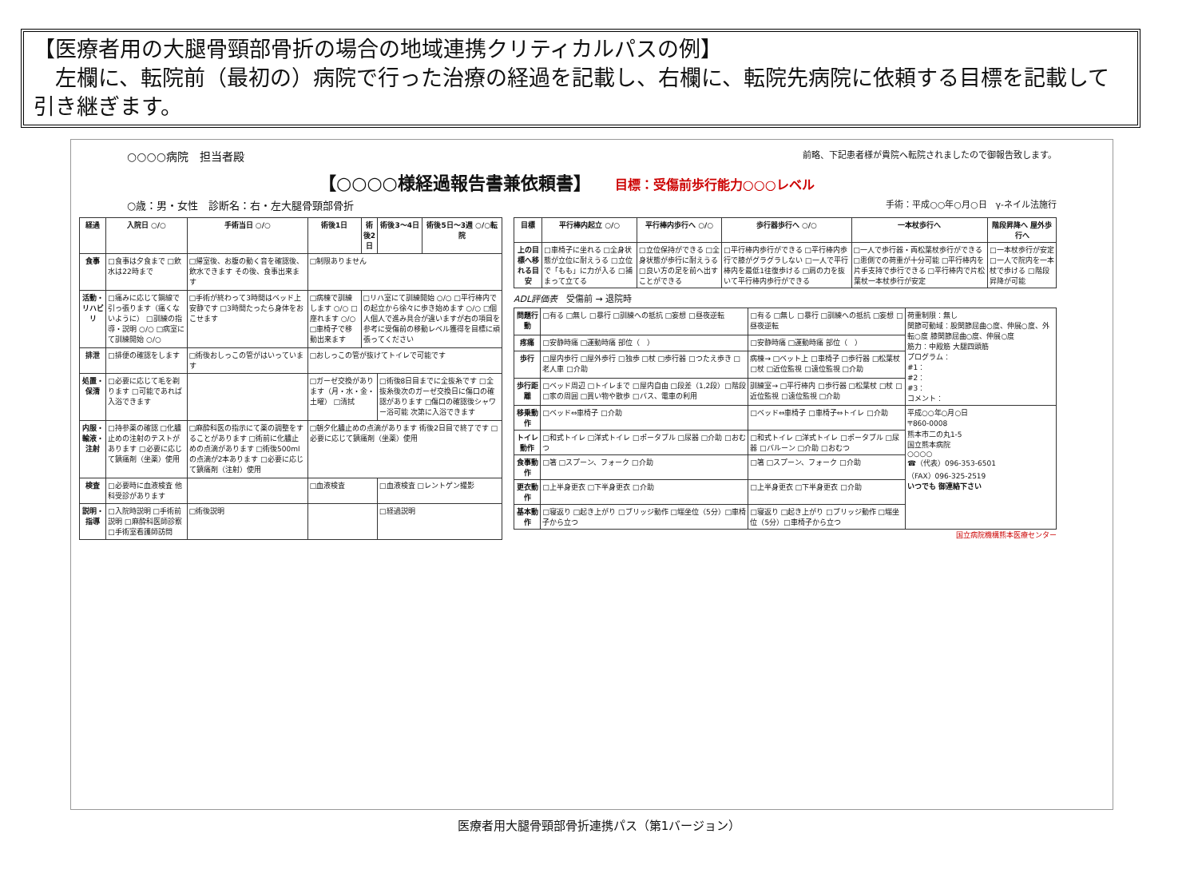【医療者用の大腿骨頸部骨折の場合の地域連携クリティカルパスの例】
　左欄に、転院前（最初の）病院で行った治療の経過を記載し、右欄に、転院先病院に依頼する目標を記載して引き継ぎます。
○○○○病院　担当者殿 前略、下記患者様が貴院へ転院されましたので御報告致します。
【○○○○様経過報告書兼依頼書】 目標：受傷前歩行能力○○○レベル
○歳：男・女性　診断名：右・左大腿骨頸部骨折 手術：平成○○年○月○日　γ-ネイル法施行
| 経過 | 入院日 ○/○ | 手術当日 ○/○ | 術後1日 | 術後2日 | 術後3～4日 | 術後5日～3週 ○/○転院 |
| --- | --- | --- | --- | --- | --- | --- |
| 食事 | □食事は夕食まで □飲水は22時まで | □帰室後、お腹の動く音を確認後、飲水できます その後、食事出来ます | □制限ありません | | | |
| 活動・リハビリ | □痛みに応じて鋼線で引っ張ります（痛くないように） □訓練の指導・説明 ○/○ □病室にて訓練開始 ○/○ | □手術が終わって3時間はベッド上安静です □3時間たったら身体をおこせます | □病棟で訓練します ○/○ □座れます ○/○ □車椅子で移動出来ます | □リハ室にて訓練開始 ○/○ □平行棒内での起立から徐々に歩き始めます ○/○ □個人個人で進み具合が違いますが右の項目を参考に受傷前の移動レベル獲得を目標に頑張ってください | | |
| 排泄 | □排便の確認をします | □術後おしっこの管がはいっています | □おしっこの管が抜けてトイレで可能です | | | |
| 処置・保清 | □必要に応じて毛を剃ります □可能であれば入浴できます | | □ガーゼ交換があります（月・水・金・土曜） □清拭 | | □術後8日目までに全抜糸です □全抜糸後次のガーゼ交換日に傷口の確認があります □傷口の確認後シャワー浴可能 次第に入浴できます | |
| 内服・輸液・注射 | □持参薬の確認 □化膿止めの注射のテストがあります □必要に応じて鎮痛剤（坐薬）使用 | □麻酔科医の指示にて薬の調整をすることがあります □術前に化膿止めの点滴があります □術後500mlの点滴が2本あります □必要に応じて鎮痛剤（注射）使用 | □朝夕化膿止めの点滴があります 術後2日目で終了です □必要に応じて鎮痛剤（坐薬）使用 | | | |
| 検査 | □必要時に血液検査 他科受診があります | | □血液検査 | | □血液検査 □レントゲン撮影 | |
| 説明・指導 | □入院時説明 □手術前説明 □麻酔科医師診察 □手術室看護師訪問 | □術後説明 | | | □経過説明 | |
| 目標 | 平行棒内起立 ○/○ | 平行棒内歩行へ ○/○ | 歩行器歩行へ ○/○ | 一本杖歩行へ | 階段昇降へ 屋外歩行へ |
| --- | --- | --- | --- | --- | --- |
| 上の目標へ移れる目安 | □車椅子に坐れる □全身状態が立位に耐えうる □立位で「もも」に力が入る □捕まって立てる | □立位保持ができる □全身状態が歩行に耐えうる □良い方の足を前へ出すことができる | □平行棒内歩行ができる □平行棒内歩行で膝がグラグラしない □一人で平行棒内を最低1往復歩ける □肩の力を抜いて平行棒内歩行ができる | □一人で歩行器・両松葉杖歩行ができる □患側での荷重が十分可能 □平行棒内を片手支持で歩行できる □平行棒内で片松葉杖一本杖歩行が安定 | □一本杖歩行が安定 □一人で院内を一本杖で歩ける □階段昇降が可能 |
ADL評価表　受傷前 → 退院時
| 問題行動 | □有る □無し □暴行 □訓練への抵抗 □妄想 □昼夜逆転 | □有る □無し □暴行 □訓練への抵抗 □妄想 □昼夜逆転 | 荷重制限：無し 関節可動域：股関節屈曲○度、伸展○度、外転○度 膝関節屈曲○度、伸展○度 筋力：中殿筋 大腿四頭筋 プログラム： #1： #2： #3： コメント： |
| 疼痛 | □安静時痛 □運動時痛 部位（ ） | □安静時痛 □運動時痛 部位（ ） | |
| 歩行 | □屋内歩行 □屋外歩行 □独歩 □杖 □歩行器 □つたえ歩き □老人車 □介助 | 病棟→ □ベット上 □車椅子 □歩行器 □松葉杖 □杖 □近位監視 □遠位監視 □介助 | |
| 歩行距離 | □ベッド周辺 □トイレまで □屋内自由 □段差（1,2段）□階段 □家の周囲 □買い物や散歩 □バス、電車の利用 | 訓練室→ □平行棒内 □歩行器 □松葉杖 □杖 □近位監視 □遠位監視 □介助 | |
| 移乗動作 | □ベッド⇔車椅子 □介助 | □ベッド⇔車椅子 □車椅子⇔トイレ □介助 | 平成○○年○月○日 〒860-0008 熊本市二の丸1-5 国立熊本病院 ○○○○ ☎（代表）096-353-6501 （FAX）096-325-2519 いつでも 御連絡下さい |
| トイレ動作 | □和式トイレ □洋式トイレ □ポータブル □尿器 □介助 □おむつ | □和式トイレ □洋式トイレ □ポータブル □尿器 □バルーン □介助 □おむつ | |
| 食事動作 | □箸 □スプーン、フォーク □介助 | □箸 □スプーン、フォーク □介助 | |
| 更衣動作 | □上半身更衣 □下半身更衣 □介助 | □上半身更衣 □下半身更衣 □介助 | |
| 基本動作 | □寝返り □起き上がり □ブリッジ動作 □端坐位（5分）□車椅子から立つ | □寝返り □起き上がり □ブリッジ動作 □端坐位（5分）□車椅子から立つ | |
国立病院機構熊本医療センター
医療者用大腿骨頸部骨折連携パス（第1バージョン）